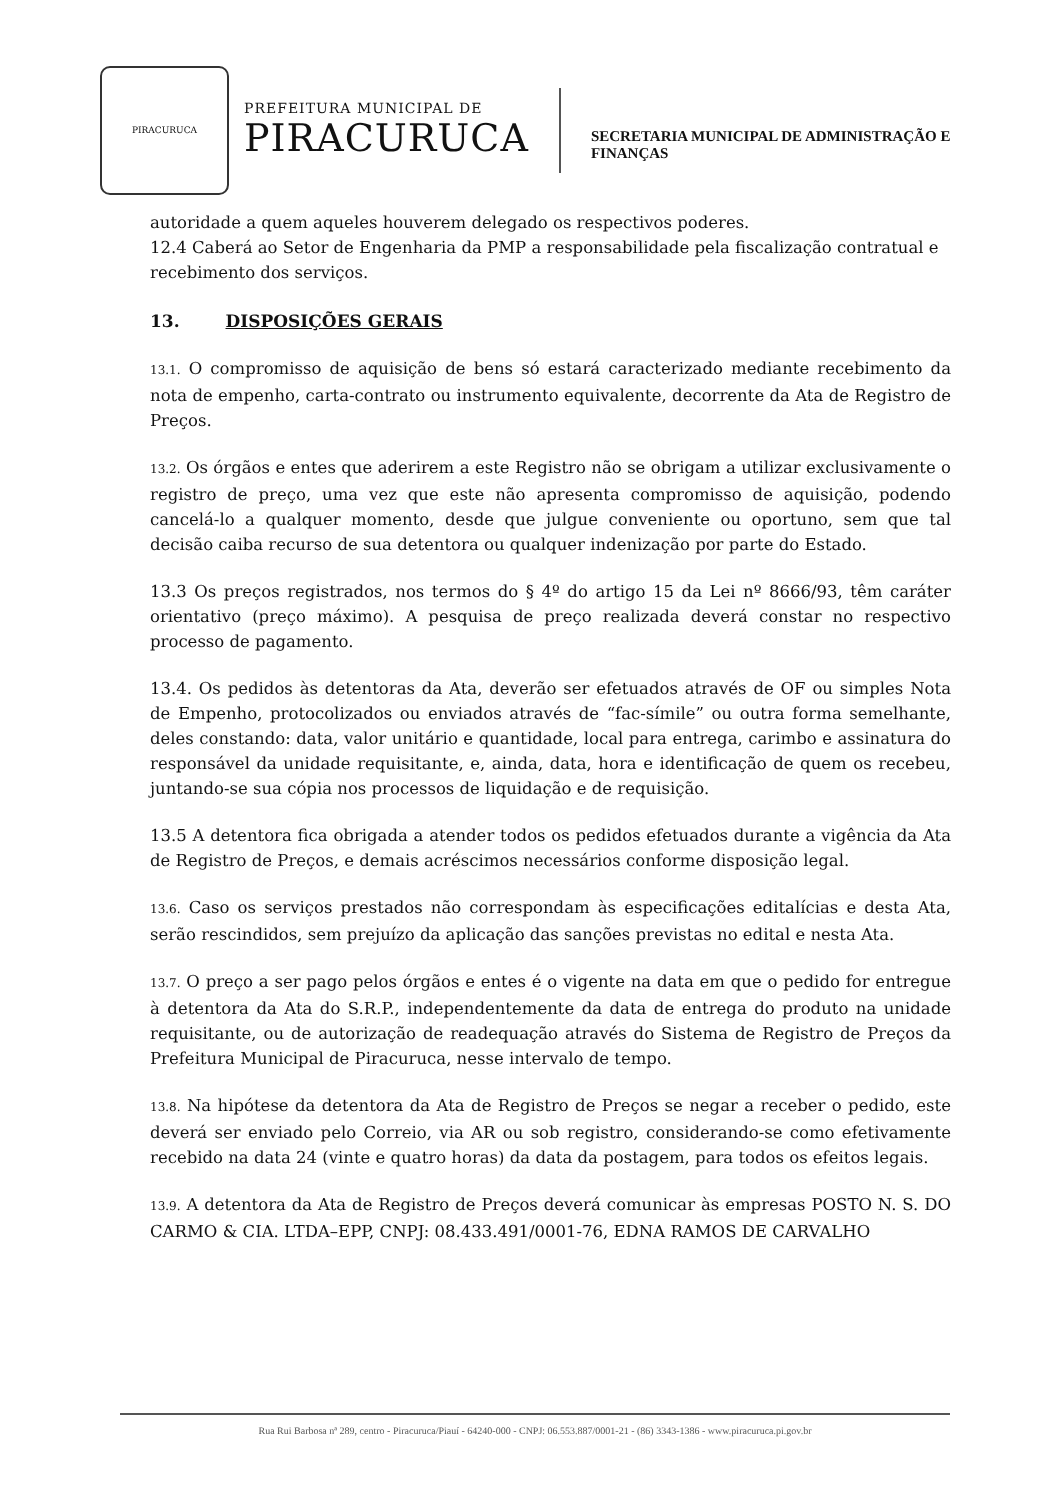PIRACURUCA
PREFEITURA MUNICIPAL DE
PIRACURUCA
SECRETARIA MUNICIPAL DE ADMINISTRAÇÃO E
FINANÇAS
autoridade a quem aqueles houverem delegado os respectivos poderes.
12.4 Caberá ao Setor de Engenharia da PMP a responsabilidade pela fiscalização contratual e recebimento dos serviços.
13. DISPOSIÇÕES GERAIS
13.1. O compromisso de aquisição de bens só estará caracterizado mediante recebimento da nota de empenho, carta-contrato ou instrumento equivalente, decorrente da Ata de Registro de Preços.
13.2. Os órgãos e entes que aderirem a este Registro não se obrigam a utilizar exclusivamente o registro de preço, uma vez que este não apresenta compromisso de aquisição, podendo cancelá-lo a qualquer momento, desde que julgue conveniente ou oportuno, sem que tal decisão caiba recurso de sua detentora ou qualquer indenização por parte do Estado.
13.3 Os preços registrados, nos termos do § 4º do artigo 15 da Lei nº 8666/93, têm caráter orientativo (preço máximo). A pesquisa de preço realizada deverá constar no respectivo processo de pagamento.
13.4. Os pedidos às detentoras da Ata, deverão ser efetuados através de OF ou simples Nota de Empenho, protocolizados ou enviados através de “fac-símile” ou outra forma semelhante, deles constando: data, valor unitário e quantidade, local para entrega, carimbo e assinatura do responsável da unidade requisitante, e, ainda, data, hora e identificação de quem os recebeu, juntando-se sua cópia nos processos de liquidação e de requisição.
13.5 A detentora fica obrigada a atender todos os pedidos efetuados durante a vigência da Ata de Registro de Preços, e demais acréscimos necessários conforme disposição legal.
13.6. Caso os serviços prestados não correspondam às especificações editalícias e desta Ata, serão rescindidos, sem prejuízo da aplicação das sanções previstas no edital e nesta Ata.
13.7. O preço a ser pago pelos órgãos e entes é o vigente na data em que o pedido for entregue à detentora da Ata do S.R.P., independentemente da data de entrega do produto na unidade requisitante, ou de autorização de readequação através do Sistema de Registro de Preços da Prefeitura Municipal de Piracuruca, nesse intervalo de tempo.
13.8. Na hipótese da detentora da Ata de Registro de Preços se negar a receber o pedido, este deverá ser enviado pelo Correio, via AR ou sob registro, considerando-se como efetivamente recebido na data 24 (vinte e quatro horas) da data da postagem, para todos os efeitos legais.
13.9. A detentora da Ata de Registro de Preços deverá comunicar às empresas POSTO N. S. DO CARMO & CIA. LTDA–EPP, CNPJ: 08.433.491/0001-76, EDNA RAMOS DE CARVALHO
Rua Rui Barbosa nª 289, centro - Piracuruca/Piauí - 64240-000 - CNPJ: 06.553.887/0001-21 - (86) 3343-1386 - www.piracuruca.pi.gov.br